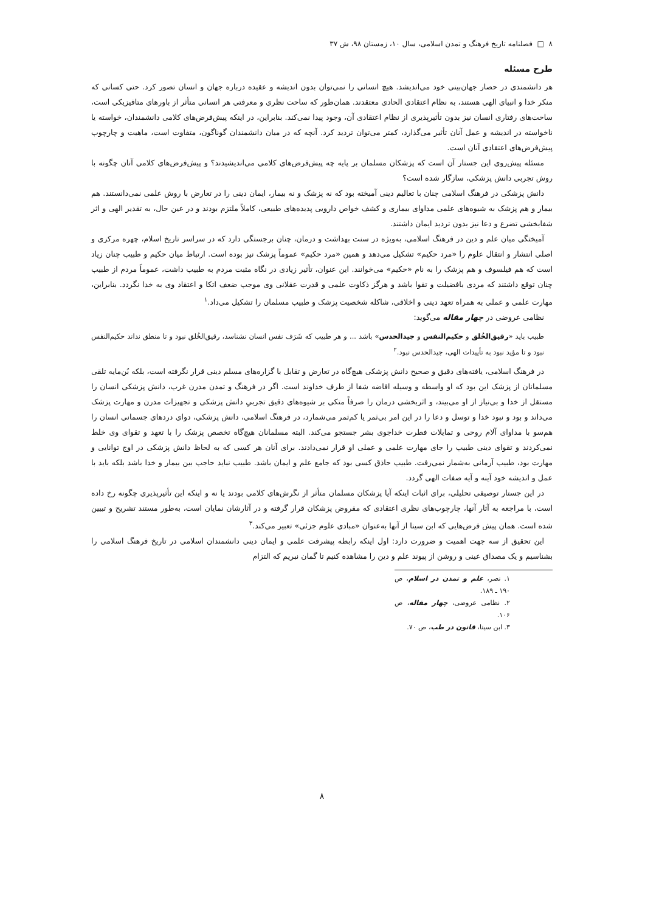۸ □ فصلنامه تاریخ فرهنگ و تمدن اسلامی، سال ۱۰، زمستان ۹۸، ش ۳۷
طرح مسئله
هر دانشمندی در حصار جهان‌بینی خود می‌اندیشد. هیچ انسانی را نمی‌توان بدون اندیشه و عقیده درباره جهان و انسان تصور کرد. حتی کسانی که منکر خدا و انبیای الهی هستند، به نظام اعتقادی الحادی معتقدند. همان‌طور که ساحت نظری و معرفتی هر انسانی متأثر از باورهای متافیزیکی است، ساحت‌های رفتاری انسان نیز بدون تأثیرپذیری از نظام اعتقادی آن، وجود پیدا نمی‌کند. بنابراین، در اینکه پیش‌فرض‌های کلامی دانشمندان، خواسته یا ناخواسته در اندیشه و عمل آنان تأثیر می‌گذارد، کمتر می‌توان تردید کرد. آنچه که در میان دانشمندان گوناگون، متفاوت است، ماهیت و چارچوب پیش‌فرض‌های اعتقادی آنان است.
مسئله پیش‌روی این جستار آن است که پزشکان مسلمان بر پایه چه پیش‌فرض‌های کلامی می‌اندیشیدند؟ و پیش‌فرض‌های کلامی آنان چگونه با روش تجربی دانش پزشکی، سازگار شده است؟
دانش پزشکی در فرهنگ اسلامی چنان با تعالیم دینی آمیخته بود که نه پزشک و نه بیمار، ایمان دینی را در تعارض با روش علمی نمی‌دانستند. هم بیمار و هم پزشک به شیوه‌های علمی مداوای بیماری و کشف خواص دارویی پدیده‌های طبیعی، کاملاً ملتزم بودند و در عین حال، به تقدیر الهی و اثر شفابخشی تضرع و دعا نیز بدون تردید ایمان داشتند.
آمیختگی میان علم و دین در فرهنگ اسلامی، به‌ویژه در سنت بهداشت و درمان، چنان برجستگی دارد که در سراسر تاریخ اسلام، چهره مرکزی و اصلی انتشار و انتقال علوم را «مرد حکیم» تشکیل می‌دهد و همین «مرد حکیم» عموماً پزشک نیز بوده است. ارتباط میان حکیم و طبیب چنان زیاد است که هم فیلسوف و هم پزشک را به نام «حکیم» می‌خوانند. این عنوان، تأثیر زیادی در نگاه مثبت مردم به طبیب داشت، عموماً مردم از طبیب چنان توقع داشتند که مردی بافضیلت و تقوا باشد و هرگز ذکاوت علمی و قدرت عقلانی وی موجب ضعف اتکا و اعتقاد وی به خدا نگردد. بنابراین، مهارت علمی و عملی به همراه تعهد دینی و اخلاقی، شاکله شخصیت پزشک و طبیب مسلمان را تشکیل می‌داد.<sup>۱</sup>
نظامی عروضی در چهار مقاله می‌گوید:
طبیب باید «رقیق‌الخُلق و حکیم‌النفس و جیدالحدس» باشد ... و هر طبیب که شَرَف نفس انسان نشناسد، رقیق‌الخُلق نبود و تا منطق نداند حکیم‌النفس نبود و تا مؤید نبود به تأییدات الهی، جیدالحدس نبود.<sup>۲</sup>
در فرهنگ اسلامی، یافته‌های دقیق و صحیح دانش پزشکی هیچ‌گاه در تعارض و تقابل با گزاره‌های مسلم دینی قرار نگرفته است، بلکه بُن‌مایه تلقی مسلمانان از پزشک این بود که او واسطه و وسیله افاضه شفا از طرف خداوند است. اگر در فرهنگ و تمدن مدرن غرب، دانش پزشکی انسان را مستقل از خدا و بی‌نیاز از او می‌بیند، و اثربخشی درمان را صرفاً متکی بر شیوه‌های دقیق تجربیِ دانش پزشکی و تجهیزات مدرن و مهارت پزشک می‌داند و بود و نبود خدا و توسل و دعا را در این امر بی‌ثمر یا کم‌ثمر می‌شمارد، در فرهنگ اسلامی، دانش پزشکی، دوای دردهای جسمانی انسان را هم‌سو با مداوای آلام روحی و تمایلات فطرت خداجوی بشر جستجو می‌کند. البته مسلمانان هیچ‌گاه تخصص پزشک را با تعهد و تقوای وی خلط نمی‌کردند و تقوای دینی طبیب را جای مهارت علمی و عملی او قرار نمی‌دادند. برای آنان هر کسی که به لحاظ دانش پزشکی در اوج توانایی و مهارت بود، طبیب آرمانی به‌شمار نمی‌رفت. طبیب حاذق کسی بود که جامع علم و ایمان باشد. طبیب نباید حاجب بین بیمار و خدا باشد بلکه باید با عمل و اندیشه خود آینه و آیه صفات الهی گردد.
در این جستار توصیفی تحلیلی، برای اثبات اینکه آیا پزشکان مسلمان متأثر از نگرش‌های کلامی بودند یا نه و اینکه این تأثیرپذیری چگونه رخ داده است، با مراجعه به آثار آنها، چارچوب‌های نظری اعتقادی که مفروض پزشکان قرار گرفته و در آثارشان نمایان است، به‌طور مستند تشریح و تبیین شده است. همان پیش فرض‌هایی که ابن سینا از آنها به‌عنوان «مبادی علوم جزئی» تعبیر می‌کند.<sup>۳</sup>
این تحقیق از سه جهت اهمیت و ضرورت دارد: اول اینکه رابطه پیشرفت علمی و ایمان دینی دانشمندان اسلامی در تاریخ فرهنگ اسلامی را بشناسیم و یک مصداق عینی و روشن از پیوند علم و دین را مشاهده کنیم تا گمان نبریم که التزام
۱. نصر، علم و تمدن در اسلام، ص ۱۹۰ ـ ۱۸۹.
۲. نظامی عروضی، چهار مقاله، ص ۱۰۶.
۳. ابن سینا، قانون در طب، ص ۷۰.
۸